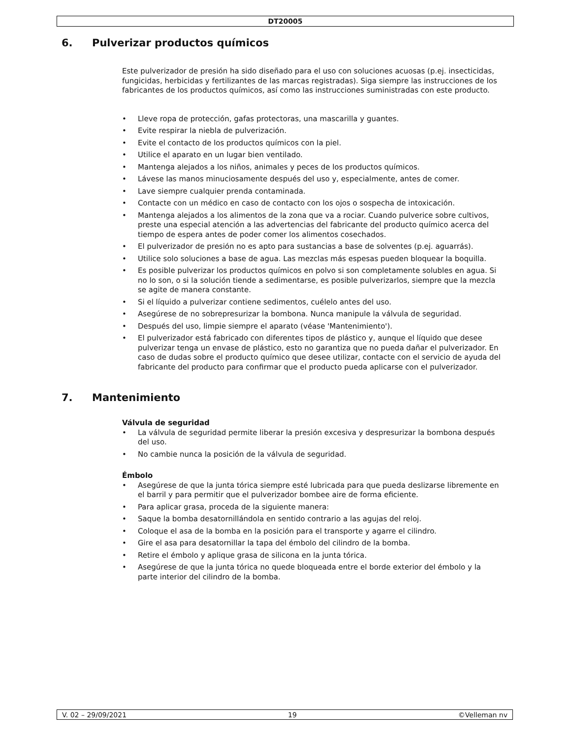DT20005
6. Pulverizar productos químicos
Este pulverizador de presión ha sido diseñado para el uso con soluciones acuosas (p.ej. insecticidas, fungicidas, herbicidas y fertilizantes de las marcas registradas). Siga siempre las instrucciones de los fabricantes de los productos químicos, así como las instrucciones suministradas con este producto.
• Lleve ropa de protección, gafas protectoras, una mascarilla y guantes.
• Evite respirar la niebla de pulverización.
• Evite el contacto de los productos químicos con la piel.
• Utilice el aparato en un lugar bien ventilado.
• Mantenga alejados a los niños, animales y peces de los productos químicos.
• Lávese las manos minuciosamente después del uso y, especialmente, antes de comer.
• Lave siempre cualquier prenda contaminada.
• Contacte con un médico en caso de contacto con los ojos o sospecha de intoxicación.
• Mantenga alejados a los alimentos de la zona que va a rociar. Cuando pulverice sobre cultivos, preste una especial atención a las advertencias del fabricante del producto químico acerca del tiempo de espera antes de poder comer los alimentos cosechados.
• El pulverizador de presión no es apto para sustancias a base de solventes (p.ej. aguarrás).
• Utilice solo soluciones a base de agua. Las mezclas más espesas pueden bloquear la boquilla.
• Es posible pulverizar los productos químicos en polvo si son completamente solubles en agua. Si no lo son, o si la solución tiende a sedimentarse, es posible pulverizarlos, siempre que la mezcla se agite de manera constante.
• Si el líquido a pulverizar contiene sedimentos, cuélelo antes del uso.
• Asegúrese de no sobrepresurizar la bombona. Nunca manipule la válvula de seguridad.
• Después del uso, limpie siempre el aparato (véase 'Mantenimiento').
• El pulverizador está fabricado con diferentes tipos de plástico y, aunque el líquido que desee pulverizar tenga un envase de plástico, esto no garantiza que no pueda dañar el pulverizador. En caso de dudas sobre el producto químico que desee utilizar, contacte con el servicio de ayuda del fabricante del producto para confirmar que el producto pueda aplicarse con el pulverizador.
7. Mantenimiento
Válvula de seguridad
• La válvula de seguridad permite liberar la presión excesiva y despresurizar la bombona después del uso.
• No cambie nunca la posición de la válvula de seguridad.
Émbolo
• Asegúrese de que la junta tórica siempre esté lubricada para que pueda deslizarse libremente en el barril y para permitir que el pulverizador bombee aire de forma eficiente.
• Para aplicar grasa, proceda de la siguiente manera:
• Saque la bomba desatornillándola en sentido contrario a las agujas del reloj.
• Coloque el asa de la bomba en la posición para el transporte y agarre el cilindro.
• Gire el asa para desatornillar la tapa del émbolo del cilindro de la bomba.
• Retire el émbolo y aplique grasa de silicona en la junta tórica.
• Asegúrese de que la junta tórica no quede bloqueada entre el borde exterior del émbolo y la parte interior del cilindro de la bomba.
V. 02 – 29/09/2021 19 ©Velleman nv